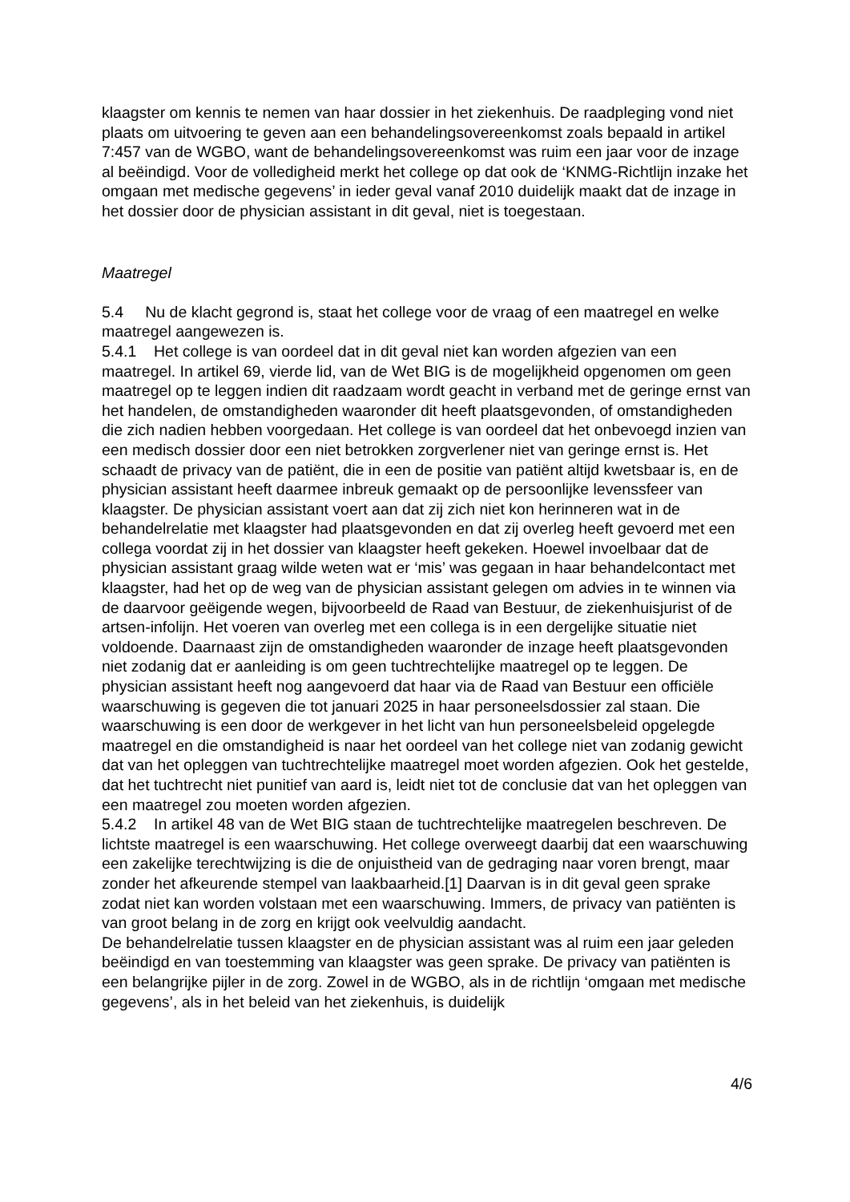klaagster om kennis te nemen van haar dossier in het ziekenhuis. De raadpleging vond niet plaats om uitvoering te geven aan een behandelingsovereenkomst zoals bepaald in artikel 7:457 van de WGBO, want de behandelingsovereenkomst was ruim een jaar voor de inzage al beëindigd. Voor de volledigheid merkt het college op dat ook de ‘KNMG-Richtlijn inzake het omgaan met medische gegevens’ in ieder geval vanaf 2010 duidelijk maakt dat de inzage in het dossier door de physician assistant in dit geval, niet is toegestaan.
Maatregel
5.4 Nu de klacht gegrond is, staat het college voor de vraag of een maatregel en welke maatregel aangewezen is.
5.4.1 Het college is van oordeel dat in dit geval niet kan worden afgezien van een maatregel. In artikel 69, vierde lid, van de Wet BIG is de mogelijkheid opgenomen om geen maatregel op te leggen indien dit raadzaam wordt geacht in verband met de geringe ernst van het handelen, de omstandigheden waaronder dit heeft plaatsgevonden, of omstandigheden die zich nadien hebben voorgedaan. Het college is van oordeel dat het onbevoegd inzien van een medisch dossier door een niet betrokken zorgverlener niet van geringe ernst is. Het schaadt de privacy van de patiënt, die in een de positie van patiënt altijd kwetsbaar is, en de physician assistant heeft daarmee inbreuk gemaakt op de persoonlijke levenssfeer van klaagster. De physician assistant voert aan dat zij zich niet kon herinneren wat in de behandelrelatie met klaagster had plaatsgevonden en dat zij overleg heeft gevoerd met een collega voordat zij in het dossier van klaagster heeft gekeken. Hoewel invoelbaar dat de physician assistant graag wilde weten wat er ‘mis’ was gegaan in haar behandelcontact met klaagster, had het op de weg van de physician assistant gelegen om advies in te winnen via de daarvoor geëigende wegen, bijvoorbeeld de Raad van Bestuur, de ziekenhuisjurist of de artsen-infolijn. Het voeren van overleg met een collega is in een dergelijke situatie niet voldoende. Daarnaast zijn de omstandigheden waaronder de inzage heeft plaatsgevonden niet zodanig dat er aanleiding is om geen tuchtrechtelijke maatregel op te leggen. De physician assistant heeft nog aangevoerd dat haar via de Raad van Bestuur een officiële waarschuwing is gegeven die tot januari 2025 in haar personeelsdossier zal staan. Die waarschuwing is een door de werkgever in het licht van hun personeelsbeleid opgelegde maatregel en die omstandigheid is naar het oordeel van het college niet van zodanig gewicht dat van het opleggen van tuchtrechtelijke maatregel moet worden afgezien. Ook het gestelde, dat het tuchtrecht niet punitief van aard is, leidt niet tot de conclusie dat van het opleggen van een maatregel zou moeten worden afgezien.
5.4.2 In artikel 48 van de Wet BIG staan de tuchtrechtelijke maatregelen beschreven. De lichtste maatregel is een waarschuwing. Het college overweegt daarbij dat een waarschuwing een zakelijke terechtwijzing is die de onjuistheid van de gedraging naar voren brengt, maar zonder het afkeurende stempel van laakbaarheid.[1] Daarvan is in dit geval geen sprake zodat niet kan worden volstaan met een waarschuwing. Immers, de privacy van patiënten is van groot belang in de zorg en krijgt ook veelvuldig aandacht.
De behandelrelatie tussen klaagster en de physician assistant was al ruim een jaar geleden beëindigd en van toestemming van klaagster was geen sprake. De privacy van patiënten is een belangrijke pijler in de zorg. Zowel in de WGBO, als in de richtlijn ‘omgaan met medische gegevens’, als in het beleid van het ziekenhuis, is duidelijk
4/6